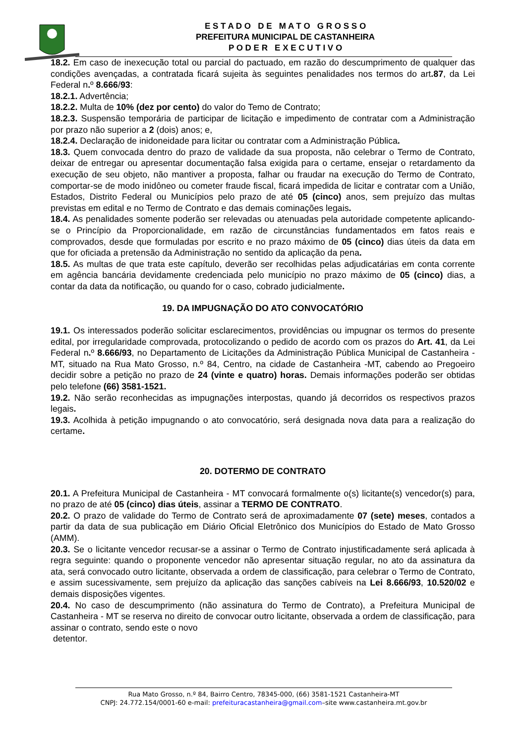E S T A D O D E M A T O G R O S S O
PREFEITURA MUNICIPAL DE CASTANHEIRA
P O D E R E X E C U T I V O
18.2. Em caso de inexecução total ou parcial do pactuado, em razão do descumprimento de qualquer das condições avençadas, a contratada ficará sujeita às seguintes penalidades nos termos do art.87, da Lei Federal n. º 8.666/93:
18.2.1. Advertência;
18.2.2. Multa de 10% (dez por cento) do valor do Temo de Contrato;
18.2.3. Suspensão temporária de participar de licitação e impedimento de contratar com a Administração por prazo não superior a 2 (dois) anos; e,
18.2.4. Declaração de inidoneidade para licitar ou contratar com a Administração Pública.
18.3. Quem convocada dentro do prazo de validade da sua proposta, não celebrar o Termo de Contrato, deixar de entregar ou apresentar documentação falsa exigida para o certame, ensejar o retardamento da execução de seu objeto, não mantiver a proposta, falhar ou fraudar na execução do Termo de Contrato, comportar-se de modo inidôneo ou cometer fraude fiscal, ficará impedida de licitar e contratar com a União, Estados, Distrito Federal ou Municípios pelo prazo de até 05 (cinco) anos, sem prejuízo das multas previstas em edital e no Termo de Contrato e das demais cominações legais.
18.4. As penalidades somente poderão ser relevadas ou atenuadas pela autoridade competente aplicando-se o Princípio da Proporcionalidade, em razão de circunstâncias fundamentados em fatos reais e comprovados, desde que formuladas por escrito e no prazo máximo de 05 (cinco) dias úteis da data em que for oficiada a pretensão da Administração no sentido da aplicação da pena.
18.5. As multas de que trata este capítulo, deverão ser recolhidas pelas adjudicatárias em conta corrente em agência bancária devidamente credenciada pelo município no prazo máximo de 05 (cinco) dias, a contar da data da notificação, ou quando for o caso, cobrado judicialmente.
19. DA IMPUGNAÇÃO DO ATO CONVOCATÓRIO
19.1. Os interessados poderão solicitar esclarecimentos, providências ou impugnar os termos do presente edital, por irregularidade comprovada, protocolizando o pedido de acordo com os prazos do Art. 41, da Lei Federal n. º 8.666/93, no Departamento de Licitações da Administração Pública Municipal de Castanheira - MT, situado na Rua Mato Grosso, n.º 84, Centro, na cidade de Castanheira -MT, cabendo ao Pregoeiro decidir sobre a petição no prazo de 24 (vinte e quatro) horas. Demais informações poderão ser obtidas pelo telefone (66) 3581-1521.
19.2. Não serão reconhecidas as impugnações interpostas, quando já decorridos os respectivos prazos legais.
19.3. Acolhida à petição impugnando o ato convocatório, será designada nova data para a realização do certame.
20. DOTERMO DE CONTRATO
20.1. A Prefeitura Municipal de Castanheira - MT convocará formalmente o(s) licitante(s) vencedor(s) para, no prazo de até 05 (cinco) dias úteis, assinar a TERMO DE CONTRATO.
20.2. O prazo de validade do Termo de Contrato será de aproximadamente 07 (sete) meses, contados a partir da data de sua publicação em Diário Oficial Eletrônico dos Municípios do Estado de Mato Grosso (AMM).
20.3. Se o licitante vencedor recusar-se a assinar o Termo de Contrato injustificadamente será aplicada à regra seguinte: quando o proponente vencedor não apresentar situação regular, no ato da assinatura da ata, será convocado outro licitante, observada a ordem de classificação, para celebrar o Termo de Contrato, e assim sucessivamente, sem prejuízo da aplicação das sanções cabíveis na Lei 8.666/93, 10.520/02 e demais disposições vigentes.
20.4. No caso de descumprimento (não assinatura do Termo de Contrato), a Prefeitura Municipal de Castanheira - MT se reserva no direito de convocar outro licitante, observada a ordem de classificação, para assinar o contrato, sendo este o novo
detentor.
Rua Mato Grosso, n.º 84, Bairro Centro, 78345-000, (66) 3581-1521 Castanheira-MT
CNPJ: 24.772.154/0001-60 e-mail: prefeituracastanheira@gmail.com–site www.castanheira.mt.gov.br